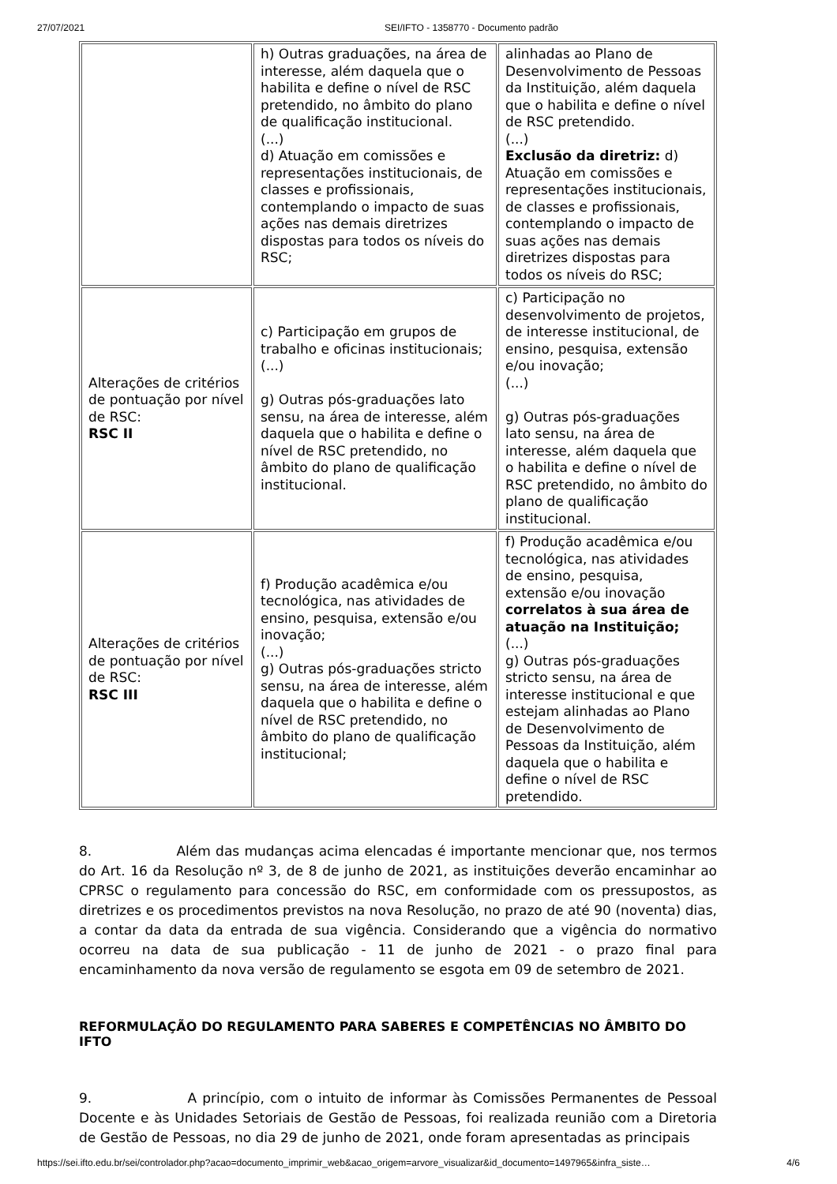27/07/2021 SEI/IFTO - 1358770 - Documento padrão
| | h) Outras graduações, na área de interesse, além daquela que o habilita e define o nível de RSC pretendido, no âmbito do plano de qualificação institucional. (...) d) Atuação em comissões e representações institucionais, de classes e profissionais, contemplando o impacto de suas ações nas demais diretrizes dispostas para todos os níveis do RSC; | alinhadas ao Plano de Desenvolvimento de Pessoas da Instituição, além daquela que o habilita e define o nível de RSC pretendido. (...) Exclusão da diretriz: d) Atuação em comissões e representações institucionais, de classes e profissionais, contemplando o impacto de suas ações nas demais diretrizes dispostas para todos os níveis do RSC; |
| Alterações de critérios de pontuação por nível de RSC: RSC II | c) Participação em grupos de trabalho e oficinas institucionais; (...) g) Outras pós-graduações lato sensu, na área de interesse, além daquela que o habilita e define o nível de RSC pretendido, no âmbito do plano de qualificação institucional. | c) Participação no desenvolvimento de projetos, de interesse institucional, de ensino, pesquisa, extensão e/ou inovação; (...) g) Outras pós-graduações lato sensu, na área de interesse, além daquela que o habilita e define o nível de RSC pretendido, no âmbito do plano de qualificação institucional. |
| Alterações de critérios de pontuação por nível de RSC: RSC III | f) Produção acadêmica e/ou tecnológica, nas atividades de ensino, pesquisa, extensão e/ou inovação; (...) g) Outras pós-graduações stricto sensu, na área de interesse, além daquela que o habilita e define o nível de RSC pretendido, no âmbito do plano de qualificação institucional; | f) Produção acadêmica e/ou tecnológica, nas atividades de ensino, pesquisa, extensão e/ou inovação correlatos à sua área de atuação na Instituição; (...) g) Outras pós-graduações stricto sensu, na área de interesse institucional e que estejam alinhadas ao Plano de Desenvolvimento de Pessoas da Instituição, além daquela que o habilita e define o nível de RSC pretendido. |
8. Além das mudanças acima elencadas é importante mencionar que, nos termos do Art. 16 da Resolução nº 3, de 8 de junho de 2021, as instituições deverão encaminhar ao CPRSC o regulamento para concessão do RSC, em conformidade com os pressupostos, as diretrizes e os procedimentos previstos na nova Resolução, no prazo de até 90 (noventa) dias, a contar da data da entrada de sua vigência. Considerando que a vigência do normativo ocorreu na data de sua publicação - 11 de junho de 2021 - o prazo final para encaminhamento da nova versão de regulamento se esgota em 09 de setembro de 2021.
REFORMULAÇÃO DO REGULAMENTO PARA SABERES E COMPETÊNCIAS NO ÂMBITO DO IFTO
9. A princípio, com o intuito de informar às Comissões Permanentes de Pessoal Docente e às Unidades Setoriais de Gestão de Pessoas, foi realizada reunião com a Diretoria de Gestão de Pessoas, no dia 29 de junho de 2021, onde foram apresentadas as principais
https://sei.ifto.edu.br/sei/controlador.php?acao=documento_imprimir_web&acao_origem=arvore_visualizar&id_documento=1497965&infra_siste… 4/6